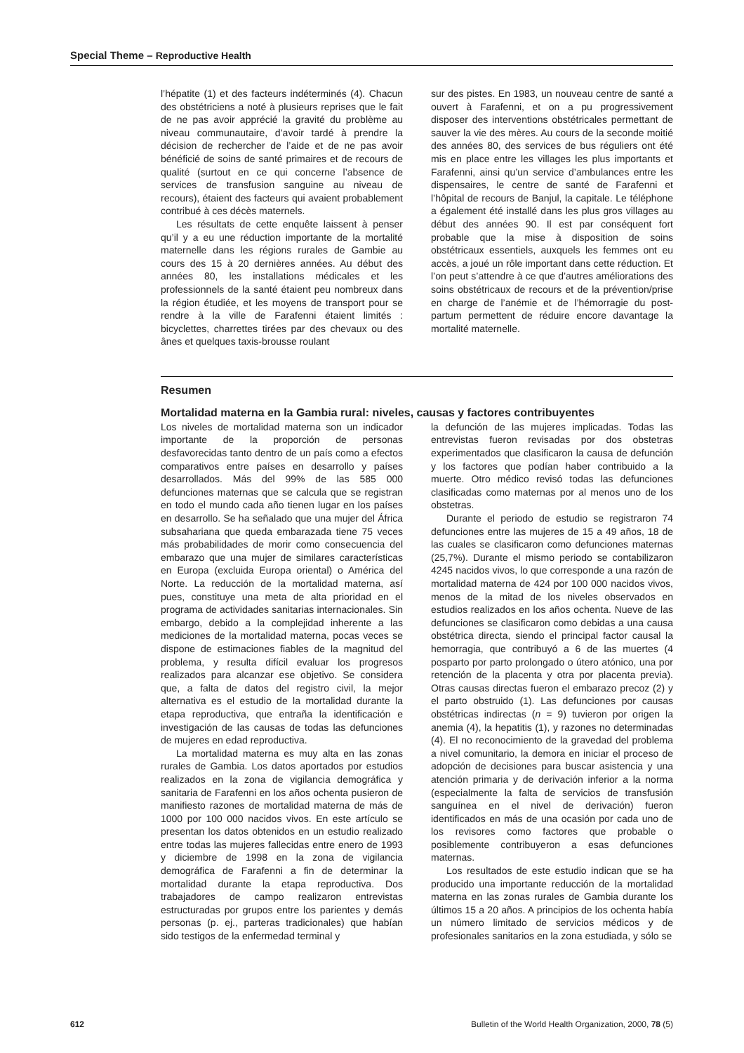Special Theme – Reproductive Health
l’hépatite (1) et des facteurs indéterminés (4). Chacun des obstétriciens a noté à plusieurs reprises que le fait de ne pas avoir apprécié la gravité du problème au niveau communautaire, d’avoir tardé à prendre la décision de rechercher de l’aide et de ne pas avoir bénéficié de soins de santé primaires et de recours de qualité (surtout en ce qui concerne l’absence de services de transfusion sanguine au niveau de recours), étaient des facteurs qui avaient probablement contribué à ces décès maternels.
Les résultats de cette enquête laissent à penser qu’il y a eu une réduction importante de la mortalité maternelle dans les régions rurales de Gambie au cours des 15 à 20 dernières années. Au début des années 80, les installations médicales et les professionnels de la santé étaient peu nombreux dans la région étudiée, et les moyens de transport pour se rendre à la ville de Farafenni étaient limités : bicyclettes, charrettes tirées par des chevaux ou des ânes et quelques taxis-brousse roulant
sur des pistes. En 1983, un nouveau centre de santé a ouvert à Farafenni, et on a pu progressivement disposer des interventions obstétricales permettant de sauver la vie des mères. Au cours de la seconde moitié des années 80, des services de bus réguliers ont été mis en place entre les villages les plus importants et Farafenni, ainsi qu’un service d’ambulances entre les dispensaires, le centre de santé de Farafenni et l’hôpital de recours de Banjul, la capitale. Le téléphone a également été installé dans les plus gros villages au début des années 90. Il est par conséquent fort probable que la mise à disposition de soins obstétricaux essentiels, auxquels les femmes ont eu accès, a joué un rôle important dans cette réduction. Et l’on peut s’attendre à ce que d’autres améliorations des soins obstétricaux de recours et de la prévention/prise en charge de l’anémie et de l’hémorragie du post-partum permettent de réduire encore davantage la mortalité maternelle.
Resumen
Mortalidad materna en la Gambia rural: niveles, causas y factores contribuyentes
Los niveles de mortalidad materna son un indicador importante de la proporción de personas desfavorecidas tanto dentro de un país como a efectos comparativos entre países en desarrollo y países desarrollados. Más del 99% de las 585 000 defunciones maternas que se calcula que se registran en todo el mundo cada año tienen lugar en los países en desarrollo. Se ha señalado que una mujer del África subsahariana que queda embarazada tiene 75 veces más probabilidades de morir como consecuencia del embarazo que una mujer de similares características en Europa (excluida Europa oriental) o América del Norte. La reducción de la mortalidad materna, así pues, constituye una meta de alta prioridad en el programa de actividades sanitarias internacionales. Sin embargo, debido a la complejidad inherente a las mediciones de la mortalidad materna, pocas veces se dispone de estimaciones fiables de la magnitud del problema, y resulta difícil evaluar los progresos realizados para alcanzar ese objetivo. Se considera que, a falta de datos del registro civil, la mejor alternativa es el estudio de la mortalidad durante la etapa reproductiva, que entraña la identificación e investigación de las causas de todas las defunciones de mujeres en edad reproductiva.
La mortalidad materna es muy alta en las zonas rurales de Gambia. Los datos aportados por estudios realizados en la zona de vigilancia demográfica y sanitaria de Farafenni en los años ochenta pusieron de manifiesto razones de mortalidad materna de más de 1000 por 100 000 nacidos vivos. En este artículo se presentan los datos obtenidos en un estudio realizado entre todas las mujeres fallecidas entre enero de 1993 y diciembre de 1998 en la zona de vigilancia demográfica de Farafenni a fin de determinar la mortalidad durante la etapa reproductiva. Dos trabajadores de campo realizaron entrevistas estructuradas por grupos entre los parientes y demás personas (p. ej., parteras tradicionales) que habían sido testigos de la enfermedad terminal y
la defunción de las mujeres implicadas. Todas las entrevistas fueron revisadas por dos obstetras experimentados que clasificaron la causa de defunción y los factores que podían haber contribuido a la muerte. Otro médico revisó todas las defunciones clasificadas como maternas por al menos uno de los obstetras.
Durante el periodo de estudio se registraron 74 defunciones entre las mujeres de 15 a 49 años, 18 de las cuales se clasificaron como defunciones maternas (25,7%). Durante el mismo periodo se contabilizaron 4245 nacidos vivos, lo que corresponde a una razón de mortalidad materna de 424 por 100 000 nacidos vivos, menos de la mitad de los niveles observados en estudios realizados en los años ochenta. Nueve de las defunciones se clasificaron como debidas a una causa obstétrica directa, siendo el principal factor causal la hemorragia, que contribuyó a 6 de las muertes (4 posparto por parto prolongado o útero atónico, una por retención de la placenta y otra por placenta previa). Otras causas directas fueron el embarazo precoz (2) y el parto obstruido (1). Las defunciones por causas obstétricas indirectas (n = 9) tuvieron por origen la anemia (4), la hepatitis (1), y razones no determinadas (4). El no reconocimiento de la gravedad del problema a nivel comunitario, la demora en iniciar el proceso de adopción de decisiones para buscar asistencia y una atención primaria y de derivación inferior a la norma (especialmente la falta de servicios de transfusión sanguínea en el nivel de derivación) fueron identificados en más de una ocasión por cada uno de los revisores como factores que probable o posiblemente contribuyeron a esas defunciones maternas.
Los resultados de este estudio indican que se ha producido una importante reducción de la mortalidad materna en las zonas rurales de Gambia durante los últimos 15 a 20 años. A principios de los ochenta había un número limitado de servicios médicos y de profesionales sanitarios en la zona estudiada, y sólo se
612 Bulletin of the World Health Organization, 2000, 78 (5)